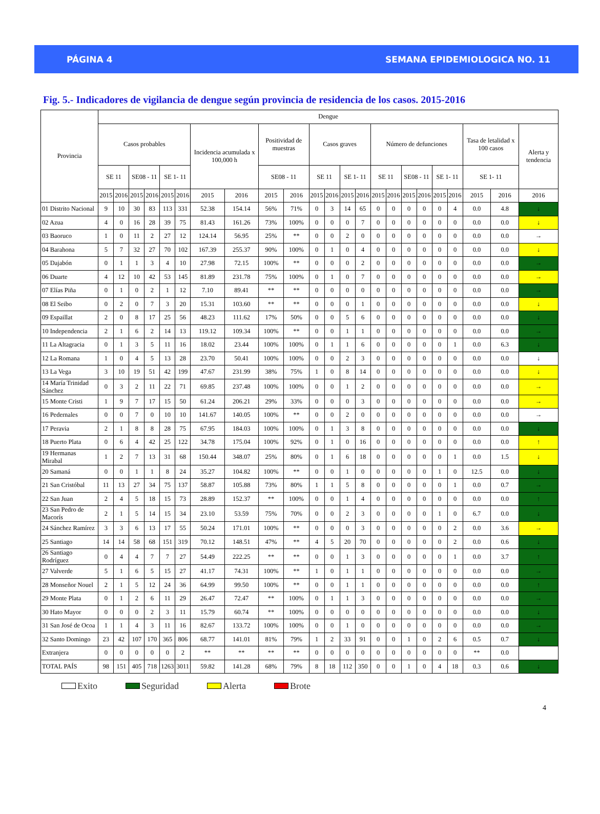PÁGINA 4 SEMANA EPIDEMIOLOGICA NO. 11
Fig. 5.- Indicadores de vigilancia de dengue según provincia de residencia de los casos. 2015-2016
| Provincia | Dengue | | | | | | | | | | | | | | | | | | | | | | |
| --- | --- | --- | --- | --- | --- | --- | --- | --- | --- | --- | --- | --- | --- | --- | --- | --- | --- | --- | --- | --- | --- | --- | --- |
| | Casos probables | | | | | | Incidencia acumulada x 100,000 h | | Positividad de muestras | | Casos graves | | | | Número de defunciones | | | | | | Tasa de letalidad x 100 casos | | Alerta y tendencia |
| | SE 11 | | SE08 - 11 | | SE 1- 11 | | | | SE08 - 11 | | SE 11 | | SE 1- 11 | | SE 11 | | SE08 - 11 | | SE 1- 11 | | SE 1- 11 | | |
| | 2015 | 2016 | 2015 | 2016 | 2015 | 2016 | 2015 | 2016 | 2015 | 2016 | 2015 | 2016 | 2015 | 2016 | 2015 | 2016 | 2015 | 2016 | 2015 | 2016 | 2015 | 2016 | 2016 |
| 01 Distrito Nacional | 9 | 10 | 30 | 83 | 113 | 331 | 52.38 | 154.14 | 56% | 71% | 0 | 3 | 14 | 65 | 0 | 0 | 0 | 0 | 0 | 4 | 0.0 | 4.8 | ↓ |
| 02 Azua | 4 | 0 | 16 | 28 | 39 | 75 | 81.43 | 161.26 | 73% | 100% | 0 | 0 | 0 | 7 | 0 | 0 | 0 | 0 | 0 | 0 | 0.0 | 0.0 | ↓ |
| 03 Baoruco | 1 | 0 | 11 | 2 | 27 | 12 | 124.14 | 56.95 | 25% | ** | 0 | 0 | 2 | 0 | 0 | 0 | 0 | 0 | 0 | 0 | 0.0 | 0.0 | → |
| 04 Barahona | 5 | 7 | 32 | 27 | 70 | 102 | 167.39 | 255.37 | 90% | 100% | 0 | 1 | 0 | 4 | 0 | 0 | 0 | 0 | 0 | 0 | 0.0 | 0.0 | ↓ |
| 05 Dajabón | 0 | 1 | 1 | 3 | 4 | 10 | 27.98 | 72.15 | 100% | ** | 0 | 0 | 0 | 2 | 0 | 0 | 0 | 0 | 0 | 0 | 0.0 | 0.0 | → |
| 06 Duarte | 4 | 12 | 10 | 42 | 53 | 145 | 81.89 | 231.78 | 75% | 100% | 0 | 1 | 0 | 7 | 0 | 0 | 0 | 0 | 0 | 0 | 0.0 | 0.0 | → |
| 07 Elías Piña | 0 | 1 | 0 | 2 | 1 | 12 | 7.10 | 89.41 | ** | ** | 0 | 0 | 0 | 0 | 0 | 0 | 0 | 0 | 0 | 0 | 0.0 | 0.0 | → |
| 08 El Seibo | 0 | 2 | 0 | 7 | 3 | 20 | 15.31 | 103.60 | ** | ** | 0 | 0 | 0 | 1 | 0 | 0 | 0 | 0 | 0 | 0 | 0.0 | 0.0 | ↓ |
| 09 Espaillat | 2 | 0 | 8 | 17 | 25 | 56 | 48.23 | 111.62 | 17% | 50% | 0 | 0 | 5 | 6 | 0 | 0 | 0 | 0 | 0 | 0 | 0.0 | 0.0 | ↓ |
| 10 Independencia | 2 | 1 | 6 | 2 | 14 | 13 | 119.12 | 109.34 | 100% | ** | 0 | 0 | 1 | 1 | 0 | 0 | 0 | 0 | 0 | 0 | 0.0 | 0.0 | → |
| 11 La Altagracia | 0 | 1 | 3 | 5 | 11 | 16 | 18.02 | 23.44 | 100% | 100% | 0 | 1 | 1 | 6 | 0 | 0 | 0 | 0 | 0 | 1 | 0.0 | 6.3 | ↓ |
| 12 La Romana | 1 | 0 | 4 | 5 | 13 | 28 | 23.70 | 50.41 | 100% | 100% | 0 | 0 | 2 | 3 | 0 | 0 | 0 | 0 | 0 | 0 | 0.0 | 0.0 | ↓ |
| 13 La Vega | 3 | 10 | 19 | 51 | 42 | 199 | 47.67 | 231.99 | 38% | 75% | 1 | 0 | 8 | 14 | 0 | 0 | 0 | 0 | 0 | 0 | 0.0 | 0.0 | ↓ |
| 14 María Trinidad Sánchez | 0 | 3 | 2 | 11 | 22 | 71 | 69.85 | 237.48 | 100% | 100% | 0 | 0 | 1 | 2 | 0 | 0 | 0 | 0 | 0 | 0 | 0.0 | 0.0 | → |
| 15 Monte Cristi | 1 | 9 | 7 | 17 | 15 | 50 | 61.24 | 206.21 | 29% | 33% | 0 | 0 | 0 | 3 | 0 | 0 | 0 | 0 | 0 | 0 | 0.0 | 0.0 | → |
| 16 Pedernales | 0 | 0 | 7 | 0 | 10 | 10 | 141.67 | 140.05 | 100% | ** | 0 | 0 | 2 | 0 | 0 | 0 | 0 | 0 | 0 | 0 | 0.0 | 0.0 | → |
| 17 Peravia | 2 | 1 | 8 | 8 | 28 | 75 | 67.95 | 184.03 | 100% | 100% | 0 | 1 | 3 | 8 | 0 | 0 | 0 | 0 | 0 | 0 | 0.0 | 0.0 | ↓ |
| 18 Puerto Plata | 0 | 6 | 4 | 42 | 25 | 122 | 34.78 | 175.04 | 100% | 92% | 0 | 1 | 0 | 16 | 0 | 0 | 0 | 0 | 0 | 0 | 0.0 | 0.0 | ↑ |
| 19 Hermanas Mirabal | 1 | 2 | 7 | 13 | 31 | 68 | 150.44 | 348.07 | 25% | 80% | 0 | 1 | 6 | 18 | 0 | 0 | 0 | 0 | 0 | 1 | 0.0 | 1.5 | ↓ |
| 20 Samaná | 0 | 0 | 1 | 1 | 8 | 24 | 35.27 | 104.82 | 100% | ** | 0 | 0 | 1 | 0 | 0 | 0 | 0 | 0 | 1 | 0 | 12.5 | 0.0 | ↓ |
| 21 San Cristóbal | 11 | 13 | 27 | 34 | 75 | 137 | 58.87 | 105.88 | 73% | 80% | 1 | 1 | 5 | 8 | 0 | 0 | 0 | 0 | 0 | 1 | 0.0 | 0.7 | → |
| 22 San Juan | 2 | 4 | 5 | 18 | 15 | 73 | 28.89 | 152.37 | ** | 100% | 0 | 0 | 1 | 4 | 0 | 0 | 0 | 0 | 0 | 0 | 0.0 | 0.0 | ↑ |
| 23 San Pedro de Macorís | 2 | 1 | 5 | 14 | 15 | 34 | 23.10 | 53.59 | 75% | 70% | 0 | 0 | 2 | 3 | 0 | 0 | 0 | 0 | 1 | 0 | 6.7 | 0.0 | ↓ |
| 24 Sánchez Ramírez | 3 | 3 | 6 | 13 | 17 | 55 | 50.24 | 171.01 | 100% | ** | 0 | 0 | 0 | 3 | 0 | 0 | 0 | 0 | 0 | 2 | 0.0 | 3.6 | → |
| 25 Santiago | 14 | 14 | 58 | 68 | 151 | 319 | 70.12 | 148.51 | 47% | ** | 4 | 5 | 20 | 70 | 0 | 0 | 0 | 0 | 0 | 2 | 0.0 | 0.6 | ↓ |
| 26 Santiago Rodríguez | 0 | 4 | 4 | 7 | 7 | 27 | 54.49 | 222.25 | ** | ** | 0 | 0 | 1 | 3 | 0 | 0 | 0 | 0 | 0 | 1 | 0.0 | 3.7 | ↑ |
| 27 Valverde | 5 | 1 | 6 | 5 | 15 | 27 | 41.17 | 74.31 | 100% | ** | 1 | 0 | 1 | 1 | 0 | 0 | 0 | 0 | 0 | 0 | 0.0 | 0.0 | → |
| 28 Monseñor Nouel | 2 | 1 | 5 | 12 | 24 | 36 | 64.99 | 99.50 | 100% | ** | 0 | 0 | 1 | 1 | 0 | 0 | 0 | 0 | 0 | 0 | 0.0 | 0.0 | ↑ |
| 29 Monte Plata | 0 | 1 | 2 | 6 | 11 | 29 | 26.47 | 72.47 | ** | 100% | 0 | 1 | 1 | 3 | 0 | 0 | 0 | 0 | 0 | 0 | 0.0 | 0.0 | → |
| 30 Hato Mayor | 0 | 0 | 0 | 2 | 3 | 11 | 15.79 | 60.74 | ** | 100% | 0 | 0 | 0 | 0 | 0 | 0 | 0 | 0 | 0 | 0 | 0.0 | 0.0 | ↓ |
| 31 San José de Ocoa | 1 | 1 | 4 | 3 | 11 | 16 | 82.67 | 133.72 | 100% | 100% | 0 | 0 | 1 | 0 | 0 | 0 | 0 | 0 | 0 | 0 | 0.0 | 0.0 | → |
| 32 Santo Domingo | 23 | 42 | 107 | 170 | 365 | 806 | 68.77 | 141.01 | 81% | 79% | 1 | 2 | 33 | 91 | 0 | 0 | 1 | 0 | 2 | 6 | 0.5 | 0.7 | ↓ |
| Extranjera | 0 | 0 | 0 | 0 | 0 | 2 | ** | ** | ** | ** | 0 | 0 | 0 | 0 | 0 | 0 | 0 | 0 | 0 | 0 | ** | 0.0 | |
| TOTAL PAÍS | 98 | 151 | 405 | 718 | 1263 | 3011 | 59.82 | 141.28 | 68% | 79% | 8 | 18 | 112 | 350 | 0 | 0 | 1 | 0 | 4 | 18 | 0.3 | 0.6 | ↓ |
Exito Seguridad Alerta Brote
4